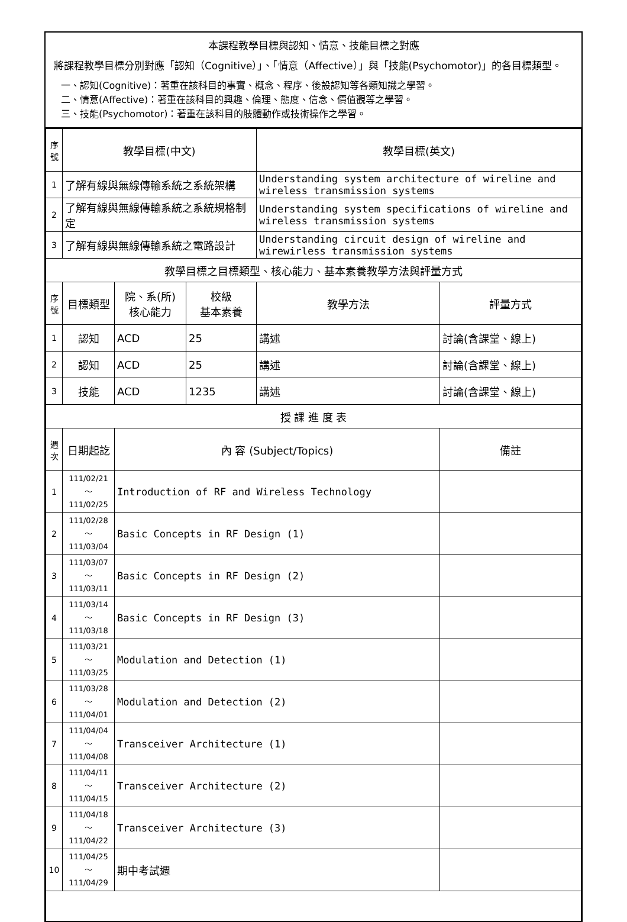本課程教學目標與認知、情意、技能目標之對應
將課程教學目標分別對應「認知（Cognitive）」、「情意（Affective）」與「技能(Psychomotor)」的各目標類型。
一、認知(Cognitive)：著重在該科目的事實、概念、程序、後設認知等各類知識之學習。
二、情意(Affective)：著重在該科目的興趣、倫理、態度、信念、價值觀等之學習。
三、技能(Psychomotor)：著重在該科目的肢體動作或技術操作之學習。
| 序號 | 教學目標(中文) | | | 教學目標(英文) | |
| --- | --- | --- | --- | --- | --- |
| 1 | 了解有線與無線傳輸系統之系統架構 | | | Understanding system architecture of wireline and wireless transmission systems | |
| 2 | 了解有線與無線傳輸系統之系統規格制定 | | | Understanding system specifications of wireline and wireless transmission systems | |
| 3 | 了解有線與無線傳輸系統之電路設計 | | | Understanding circuit design of wireline and wirewirless transmission systems | |
| 教學目標之目標類型、核心能力、基本素養教學方法與評量方式 | | | | | |
| 序號 | 目標類型 | 院、系(所) 核心能力 | 校級 基本素養 | 教學方法 | 評量方式 |
| 1 | 認知 | ACD | 25 | 講述 | 討論(含課堂、線上) |
| 2 | 認知 | ACD | 25 | 講述 | 討論(含課堂、線上) |
| 3 | 技能 | ACD | 1235 | 講述 | 討論(含課堂、線上) |
| 授 課 進 度 表 | | | | | |
| 週次 | 日期起訖 | 內 容 (Subject/Topics) | | | 備註 |
| 1 | 111/02/21～ 111/02/25 | Introduction of RF and Wireless Technology | | | |
| 2 | 111/02/28～ 111/03/04 | Basic Concepts in RF Design (1) | | | |
| 3 | 111/03/07～ 111/03/11 | Basic Concepts in RF Design (2) | | | |
| 4 | 111/03/14～ 111/03/18 | Basic Concepts in RF Design (3) | | | |
| 5 | 111/03/21～ 111/03/25 | Modulation and Detection (1) | | | |
| 6 | 111/03/28～ 111/04/01 | Modulation and Detection (2) | | | |
| 7 | 111/04/04～ 111/04/08 | Transceiver Architecture (1) | | | |
| 8 | 111/04/11～ 111/04/15 | Transceiver Architecture (2) | | | |
| 9 | 111/04/18～ 111/04/22 | Transceiver Architecture (3) | | | |
| 10 | 111/04/25～ 111/04/29 | 期中考試週 | | | |